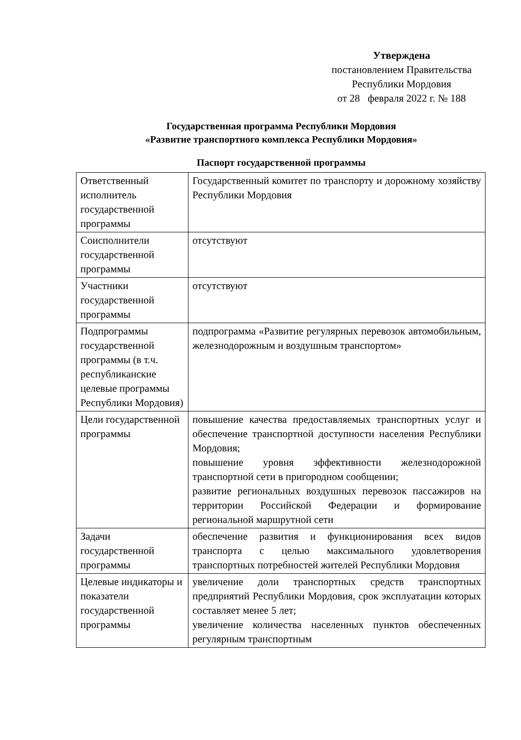Утверждена
постановлением Правительства
Республики Мордовия
от 28 февраля 2022 г. № 188
Государственная программа Республики Мордовия
«Развитие транспортного комплекса Республики Мордовия»
Паспорт государственной программы
| Ответственный исполнитель государственной программы | Государственный комитет по транспорту и дорожному хозяйству Республики Мордовия |
| Соисполнители государственной программы | отсутствуют |
| Участники государственной программы | отсутствуют |
| Подпрограммы государственной программы (в т.ч. республиканские целевые программы Республики Мордовия) | подпрограмма «Развитие регулярных перевозок автомобильным, железнодорожным и воздушным транспортом» |
| Цели государственной программы | повышение качества предоставляемых транспортных услуг и обеспечение транспортной доступности населения Республики Мордовия; повышение уровня эффективности железнодорожной транспортной сети в пригородном сообщении; развитие региональных воздушных перевозок пассажиров на территории Российской Федерации и формирование региональной маршрутной сети |
| Задачи государственной программы | обеспечение развития и функционирования всех видов транспорта с целью максимального удовлетворения транспортных потребностей жителей Республики Мордовия |
| Целевые индикаторы и показатели государственной программы | увеличение доли транспортных средств транспортных предприятий Республики Мордовия, срок эксплуатации которых составляет менее 5 лет; увеличение количества населенных пунктов обеспеченных регулярным транспортным |